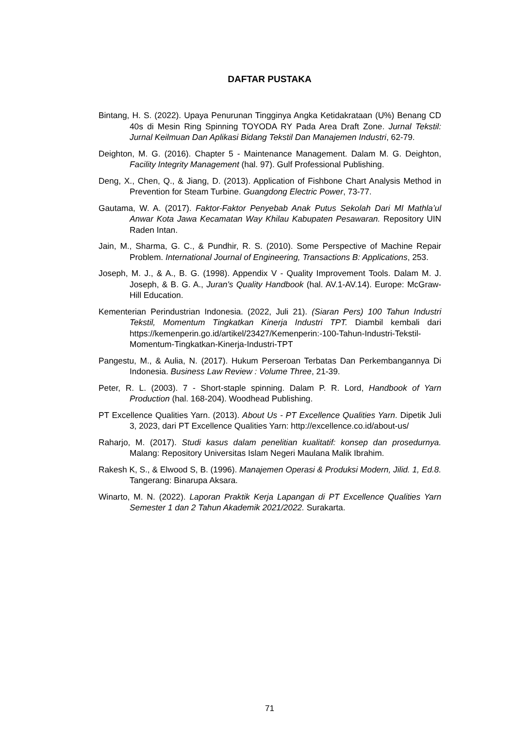DAFTAR PUSTAKA
Bintang, H. S. (2022). Upaya Penurunan Tingginya Angka Ketidakrataan (U%) Benang CD 40s di Mesin Ring Spinning TOYODA RY Pada Area Draft Zone. Jurnal Tekstil: Jurnal Keilmuan Dan Aplikasi Bidang Tekstil Dan Manajemen Industri, 62-79.
Deighton, M. G. (2016). Chapter 5 - Maintenance Management. Dalam M. G. Deighton, Facility Integrity Management (hal. 97). Gulf Professional Publishing.
Deng, X., Chen, Q., & Jiang, D. (2013). Application of Fishbone Chart Analysis Method in Prevention for Steam Turbine. Guangdong Electric Power, 73-77.
Gautama, W. A. (2017). Faktor-Faktor Penyebab Anak Putus Sekolah Dari MI Mathla’ul Anwar Kota Jawa Kecamatan Way Khilau Kabupaten Pesawaran. Repository UIN Raden Intan.
Jain, M., Sharma, G. C., & Pundhir, R. S. (2010). Some Perspective of Machine Repair Problem. International Journal of Engineering, Transactions B: Applications, 253.
Joseph, M. J., & A., B. G. (1998). Appendix V - Quality Improvement Tools. Dalam M. J. Joseph, & B. G. A., Juran's Quality Handbook (hal. AV.1-AV.14). Europe: McGraw-Hill Education.
Kementerian Perindustrian Indonesia. (2022, Juli 21). (Siaran Pers) 100 Tahun Industri Tekstil, Momentum Tingkatkan Kinerja Industri TPT. Diambil kembali dari https://kemenperin.go.id/artikel/23427/Kemenperin:-100-Tahun-Industri-Tekstil-Momentum-Tingkatkan-Kinerja-Industri-TPT
Pangestu, M., & Aulia, N. (2017). Hukum Perseroan Terbatas Dan Perkembangannya Di Indonesia. Business Law Review : Volume Three, 21-39.
Peter, R. L. (2003). 7 - Short-staple spinning. Dalam P. R. Lord, Handbook of Yarn Production (hal. 168-204). Woodhead Publishing.
PT Excellence Qualities Yarn. (2013). About Us - PT Excellence Qualities Yarn. Dipetik Juli 3, 2023, dari PT Excellence Qualities Yarn: http://excellence.co.id/about-us/
Raharjo, M. (2017). Studi kasus dalam penelitian kualitatif: konsep dan prosedurnya. Malang: Repository Universitas Islam Negeri Maulana Malik Ibrahim.
Rakesh K, S., & Elwood S, B. (1996). Manajemen Operasi & Produksi Modern, Jilid. 1, Ed.8. Tangerang: Binarupa Aksara.
Winarto, M. N. (2022). Laporan Praktik Kerja Lapangan di PT Excellence Qualities Yarn Semester 1 dan 2 Tahun Akademik 2021/2022. Surakarta.
71